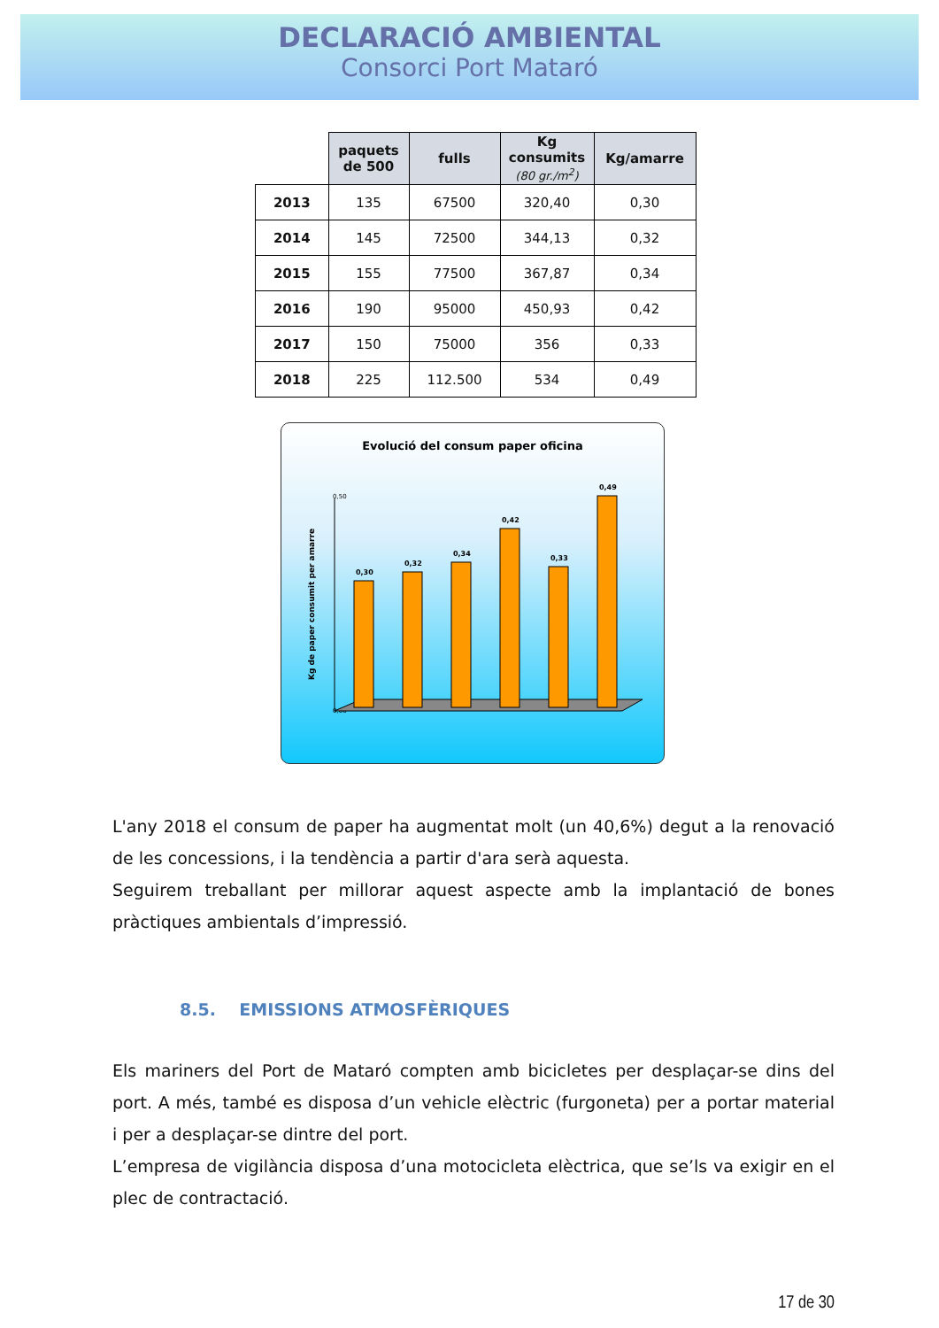DECLARACIÓ AMBIENTAL
Consorci Port Mataró
| | paquets de 500 | fulls | Kg consumits (80 gr./m<sup>2</sup>) | Kg/amarre |
| --- | --- | --- | --- | --- |
| 2013 | 135 | 67500 | 320,40 | 0,30 |
| 2014 | 145 | 72500 | 344,13 | 0,32 |
| 2015 | 155 | 77500 | 367,87 | 0,34 |
| 2016 | 190 | 95000 | 450,93 | 0,42 |
| 2017 | 150 | 75000 | 356 | 0,33 |
| 2018 | 225 | 112.500 | 534 | 0,49 |
Evolució del consum paper oficina
Kg de paper consumit per amarre
0,50
0,00
0,30
0,32
0,34
0,42
0,33
0,49
L'any 2018 el consum de paper ha augmentat molt (un 40,6%) degut a la renovació de les concessions, i la tendència a partir d'ara serà aquesta.
Seguirem treballant per millorar aquest aspecte amb la implantació de bones pràctiques ambientals d’impressió.
8.5. EMISSIONS ATMOSFÈRIQUES
Els mariners del Port de Mataró compten amb bicicletes per desplaçar-se dins del port. A més, també es disposa d’un vehicle elèctric (furgoneta) per a portar material i per a desplaçar-se dintre del port.
L’empresa de vigilància disposa d’una motocicleta elèctrica, que se’ls va exigir en el plec de contractació.
17 de 30